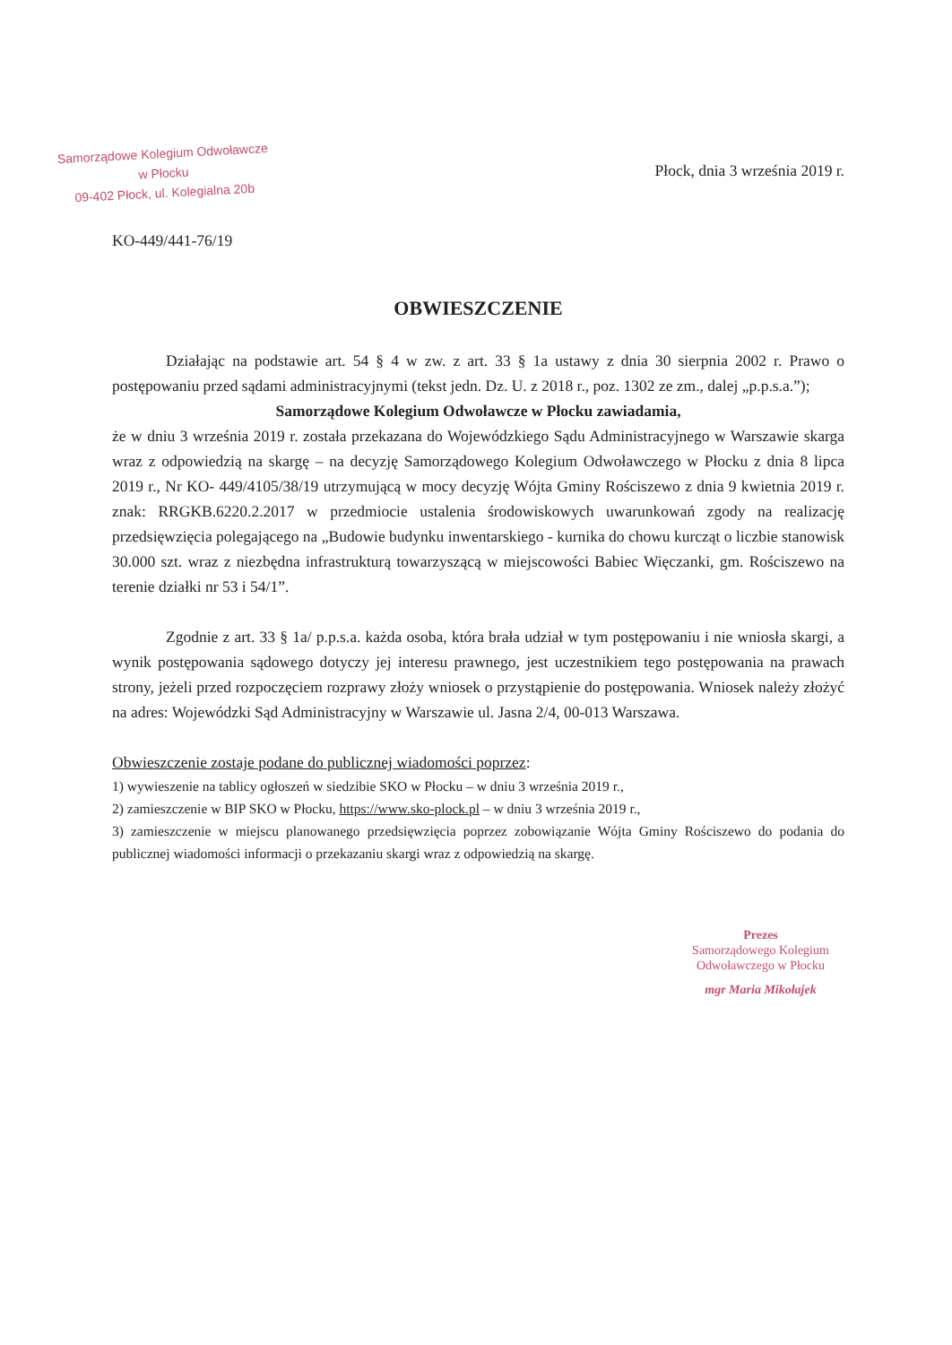Samorządowe Kolegium Odwoławcze
w Płocku
09-402 Płock, ul. Kolegialna 20b
Płock, dnia 3 września 2019 r.
KO-449/441-76/19
OBWIESZCZENIE
Działając na podstawie art. 54 § 4 w zw. z art. 33 § 1a ustawy z dnia 30 sierpnia 2002 r. Prawo o postępowaniu przed sądami administracyjnymi (tekst jedn. Dz. U. z 2018 r., poz. 1302 ze zm., dalej „p.p.s.a.”);
Samorządowe Kolegium Odwoławcze w Płocku zawiadamia,
że w dniu 3 września 2019 r. została przekazana do Wojewódzkiego Sądu Administracyjnego w Warszawie skarga wraz z odpowiedzią na skargę – na decyzję Samorządowego Kolegium Odwoławczego w Płocku z dnia 8 lipca 2019 r., Nr KO- 449/4105/38/19 utrzymującą w mocy decyzję Wójta Gminy Rościszewo z dnia 9 kwietnia 2019 r. znak: RRGKB.6220.2.2017 w przedmiocie ustalenia środowiskowych uwarunkowań zgody na realizację przedsięwzięcia polegającego na „Budowie budynku inwentarskiego - kurnika do chowu kurcząt o liczbie stanowisk 30.000 szt. wraz z niezbędna infrastrukturą towarzyszącą w miejscowości Babiec Więczanki, gm. Rościszewo na terenie działki nr 53 i 54/1”.
Zgodnie z art. 33 § 1a/ p.p.s.a. każda osoba, która brała udział w tym postępowaniu i nie wniosła skargi, a wynik postępowania sądowego dotyczy jej interesu prawnego, jest uczestnikiem tego postępowania na prawach strony, jeżeli przed rozpoczęciem rozprawy złoży wniosek o przystąpienie do postępowania. Wniosek należy złożyć na adres: Wojewódzki Sąd Administracyjny w Warszawie ul. Jasna 2/4, 00-013 Warszawa.
Obwieszczenie zostaje podane do publicznej wiadomości poprzez:
1) wywieszenie na tablicy ogłoszeń w siedzibie SKO w Płocku – w dniu 3 września 2019 r.,
2) zamieszczenie w BIP SKO w Płocku, https://www.sko-plock.pl – w dniu 3 września 2019 r.,
3) zamieszczenie w miejscu planowanego przedsięwzięcia poprzez zobowiązanie Wójta Gminy Rościszewo do podania do publicznej wiadomości informacji o przekazaniu skargi wraz z odpowiedzią na skargę.
Prezes
Samorządowego Kolegium
Odwoławczego w Płocku
mgr Maria Mikołajek